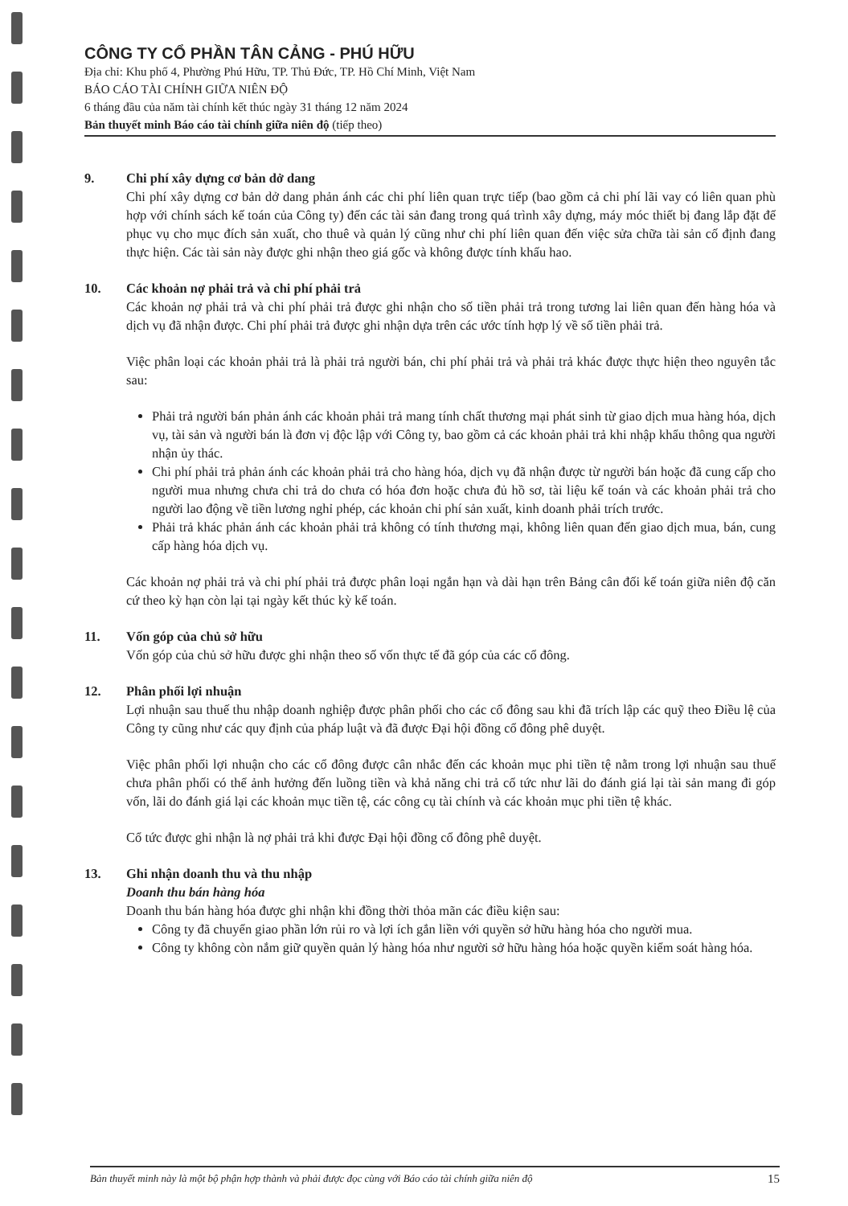CÔNG TY CỔ PHẦN TÂN CẢNG - PHÚ HỮU
Địa chỉ: Khu phố 4, Phường Phú Hữu, TP. Thủ Đức, TP. Hồ Chí Minh, Việt Nam
BÁO CÁO TÀI CHÍNH GIỮA NIÊN ĐỘ
6 tháng đầu của năm tài chính kết thúc ngày 31 tháng 12 năm 2024
Bản thuyết minh Báo cáo tài chính giữa niên độ (tiếp theo)
9. Chi phí xây dựng cơ bản dở dang
Chi phí xây dựng cơ bản dở dang phản ánh các chi phí liên quan trực tiếp (bao gồm cả chi phí lãi vay có liên quan phù hợp với chính sách kế toán của Công ty) đến các tài sản đang trong quá trình xây dựng, máy móc thiết bị đang lắp đặt để phục vụ cho mục đích sản xuất, cho thuê và quản lý cũng như chi phí liên quan đến việc sửa chữa tài sản cố định đang thực hiện. Các tài sản này được ghi nhận theo giá gốc và không được tính khấu hao.
10. Các khoản nợ phải trả và chi phí phải trả
Các khoản nợ phải trả và chi phí phải trả được ghi nhận cho số tiền phải trả trong tương lai liên quan đến hàng hóa và dịch vụ đã nhận được. Chi phí phải trả được ghi nhận dựa trên các ước tính hợp lý về số tiền phải trả.
Việc phân loại các khoản phải trả là phải trả người bán, chi phí phải trả và phải trả khác được thực hiện theo nguyên tắc sau:
Phải trả người bán phản ánh các khoản phải trả mang tính chất thương mại phát sinh từ giao dịch mua hàng hóa, dịch vụ, tài sản và người bán là đơn vị độc lập với Công ty, bao gồm cả các khoản phải trả khi nhập khẩu thông qua người nhận ủy thác.
Chi phí phải trả phản ánh các khoản phải trả cho hàng hóa, dịch vụ đã nhận được từ người bán hoặc đã cung cấp cho người mua nhưng chưa chi trả do chưa có hóa đơn hoặc chưa đủ hồ sơ, tài liệu kế toán và các khoản phải trả cho người lao động về tiền lương nghỉ phép, các khoản chi phí sản xuất, kinh doanh phải trích trước.
Phải trả khác phản ánh các khoản phải trả không có tính thương mại, không liên quan đến giao dịch mua, bán, cung cấp hàng hóa dịch vụ.
Các khoản nợ phải trả và chi phí phải trả được phân loại ngắn hạn và dài hạn trên Bảng cân đối kế toán giữa niên độ căn cứ theo kỳ hạn còn lại tại ngày kết thúc kỳ kế toán.
11. Vốn góp của chủ sở hữu
Vốn góp của chủ sở hữu được ghi nhận theo số vốn thực tế đã góp của các cổ đông.
12. Phân phối lợi nhuận
Lợi nhuận sau thuế thu nhập doanh nghiệp được phân phối cho các cổ đông sau khi đã trích lập các quỹ theo Điều lệ của Công ty cũng như các quy định của pháp luật và đã được Đại hội đồng cổ đông phê duyệt.
Việc phân phối lợi nhuận cho các cổ đông được cân nhắc đến các khoản mục phi tiền tệ nằm trong lợi nhuận sau thuế chưa phân phối có thể ảnh hưởng đến luồng tiền và khả năng chi trả cổ tức như lãi do đánh giá lại tài sản mang đi góp vốn, lãi do đánh giá lại các khoản mục tiền tệ, các công cụ tài chính và các khoản mục phi tiền tệ khác.
Cổ tức được ghi nhận là nợ phải trả khi được Đại hội đồng cổ đông phê duyệt.
13. Ghi nhận doanh thu và thu nhập
Doanh thu bán hàng hóa
Doanh thu bán hàng hóa được ghi nhận khi đồng thời thỏa mãn các điều kiện sau:
Công ty đã chuyển giao phần lớn rủi ro và lợi ích gắn liền với quyền sở hữu hàng hóa cho người mua.
Công ty không còn nắm giữ quyền quản lý hàng hóa như người sở hữu hàng hóa hoặc quyền kiểm soát hàng hóa.
Bản thuyết minh này là một bộ phận hợp thành và phải được đọc cùng với Báo cáo tài chính giữa niên độ 15